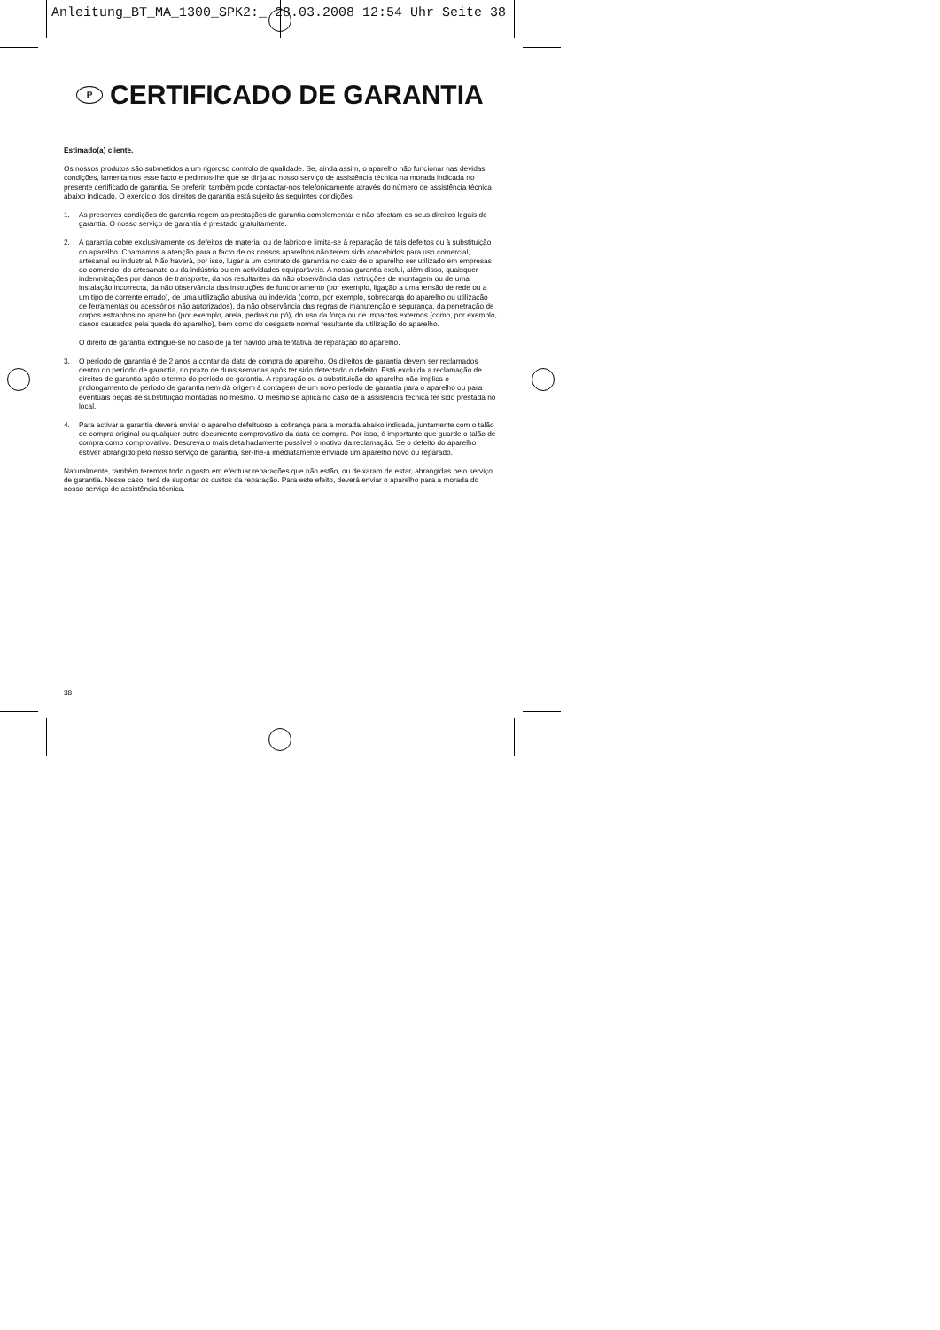Anleitung_BT_MA_1300_SPK2:_ 28.03.2008 12:54 Uhr Seite 38
P CERTIFICADO DE GARANTIA
Estimado(a) cliente,
Os nossos produtos são submetidos a um rigoroso controlo de qualidade. Se, ainda assim, o aparelho não funcionar nas devidas condições, lamentamos esse facto e pedimos-lhe que se dirija ao nosso serviço de assistência técnica na morada indicada no presente certificado de garantia. Se preferir, também pode contactar-nos telefonicamente através do número de assistência técnica abaixo indicado. O exercício dos direitos de garantia está sujeito às seguintes condições:
1. As presentes condições de garantia regem as prestações de garantia complementar e não afectam os seus direitos legais de garantia. O nosso serviço de garantia é prestado gratuitamente.
2. A garantia cobre exclusivamente os defeitos de material ou de fabrico e limita-se à reparação de tais defeitos ou à substituição do aparelho. Chamamos a atenção para o facto de os nossos aparelhos não terem sido concebidos para uso comercial, artesanal ou industrial. Não haverá, por isso, lugar a um contrato de garantia no caso de o aparelho ser utilizado em empresas do comércio, do artesanato ou da indústria ou em actividades equiparáveis. A nossa garantia exclui, além disso, quaisquer indemnizações por danos de transporte, danos resultantes da não observância das instruções de montagem ou de uma instalação incorrecta, da não observância das instruções de funcionamento (por exemplo, ligação a uma tensão de rede ou a um tipo de corrente errado), de uma utilização abusiva ou indevida (como, por exemplo, sobrecarga do aparelho ou utilização de ferramentas ou acessórios não autorizados), da não observância das regras de manutenção e segurança, da penetração de corpos estranhos no aparelho (por exemplo, areia, pedras ou pó), do uso da força ou de impactos externos (como, por exemplo, danos causados pela queda do aparelho), bem como do desgaste normal resultante da utilização do aparelho.
O direito de garantia extingue-se no caso de já ter havido uma tentativa de reparação do aparelho.
3. O período de garantia é de 2 anos a contar da data de compra do aparelho. Os direitos de garantia devem ser reclamados dentro do período de garantia, no prazo de duas semanas após ter sido detectado o defeito. Está excluída a reclamação de direitos de garantia após o termo do período de garantia. A reparação ou a substituição do aparelho não implica o prolongamento do período de garantia nem dá origem à contagem de um novo período de garantia para o aparelho ou para eventuais peças de substituição montadas no mesmo. O mesmo se aplica no caso de a assistência técnica ter sido prestada no local.
4. Para activar a garantia deverá enviar o aparelho defeituoso à cobrança para a morada abaixo indicada, juntamente com o talão de compra original ou qualquer outro documento comprovativo da data de compra. Por isso, é importante que guarde o talão de compra como comprovativo. Descreva o mais detalhadamente possível o motivo da reclamação. Se o defeito do aparelho estiver abrangido pelo nosso serviço de garantia, ser-lhe-á imediatamente enviado um aparelho novo ou reparado.
Naturalmente, também teremos todo o gosto em efectuar reparações que não estão, ou deixaram de estar, abrangidas pelo serviço de garantia. Nesse caso, terá de suportar os custos da reparação. Para este efeito, deverá enviar o aparelho para a morada do nosso serviço de assistência técnica.
38